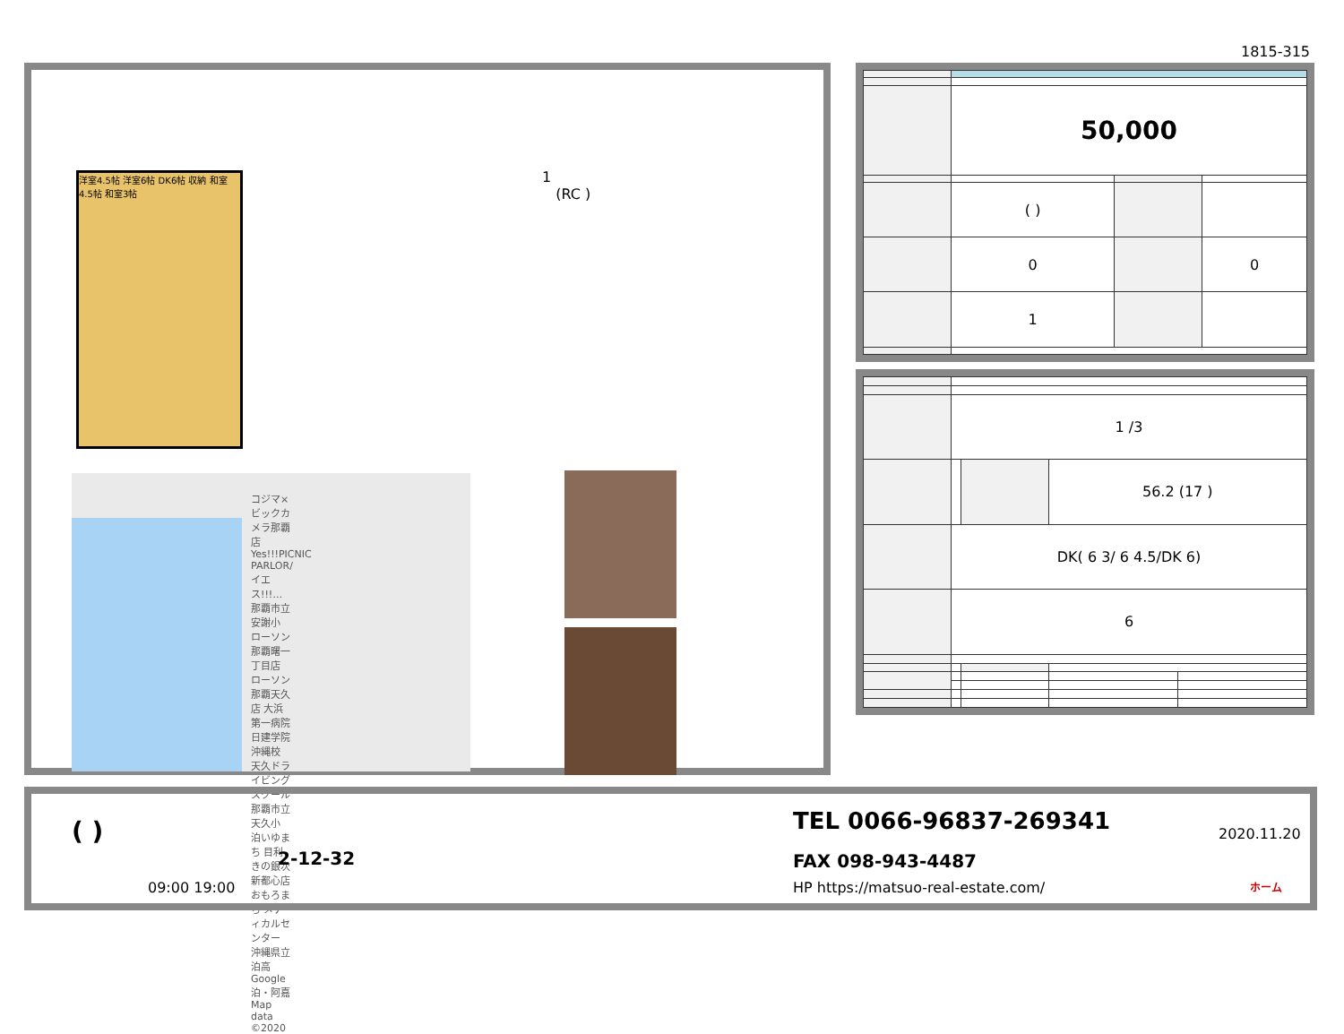1815-315
1
(RC )
洋室4.5帖 洋室6帖 DK6帖 収納 和室4.5帖 和室3帖
コジマ×ビックカメラ那覇店 Yes!!!PICNIC PARLOR/イエス!!!… 那覇市立安謝小 ローソン 那覇曙一丁目店 ローソン 那覇天久店 大浜第一病院 日建学院 沖縄校 天久ドライビングスクール 那覇市立天久小 泊いゆまち 目利きの銀次 新都心店 おもろまち メディカルセンター 沖縄県立泊高 Google 泊・阿嘉 Map data ©2020
| | 50,000 | | |
| | ( ) | | |
| | 0 | | 0 |
| | 1 | | |
| | 1 /3 | | | |
| | | | 56.2 (17 ) | |
| | DK( 6 3/ 6 4.5/DK 6) | | | |
| | 6 | | | |
( )
2-12-32
09:00 19:00
TEL 0066-96837-269341
FAX 098-943-4487
HP https://matsuo-real-estate.com/
2020.11.20
ホーム